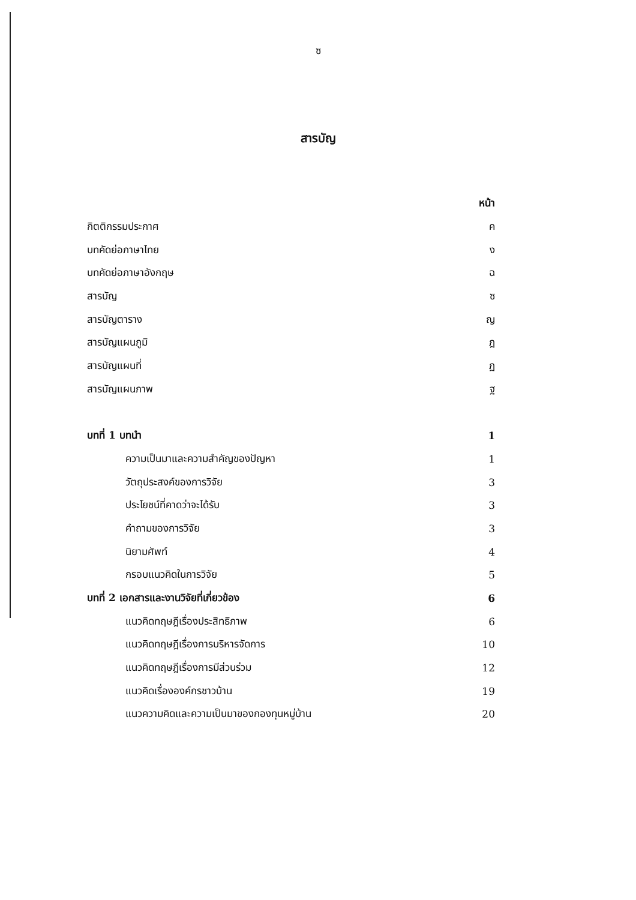ซ
สารบัญ
| | หน้า |
| กิตติกรรมประกาศ | ค |
| บทคัดย่อภาษาไทย | ง |
| บทคัดย่อภาษาอังกฤษ | ฉ |
| สารบัญ | ซ |
| สารบัญตาราง | ญ |
| สารบัญแผนภูมิ | ฎ |
| สารบัญแผนที่ | ฏ |
| สารบัญแผนภาพ | ฐ |
| บทที่ 1 บทนำ | 1 |
| ความเป็นมาและความสำคัญของปัญหา | 1 |
| วัตถุประสงค์ของการวิจัย | 3 |
| ประโยชน์ที่คาดว่าจะได้รับ | 3 |
| คำถามของการวิจัย | 3 |
| นิยามศัพท์ | 4 |
| กรอบแนวคิดในการวิจัย | 5 |
| บทที่ 2 เอกสารและงานวิจัยที่เกี่ยวข้อง | 6 |
| แนวคิดทฤษฎีเรื่องประสิทธิภาพ | 6 |
| แนวคิดทฤษฎีเรื่องการบริหารจัดการ | 10 |
| แนวคิดทฤษฎีเรื่องการมีส่วนร่วม | 12 |
| แนวคิดเรื่ององค์กรชาวบ้าน | 19 |
| แนวความคิดและความเป็นมาของกองทุนหมู่บ้าน | 20 |